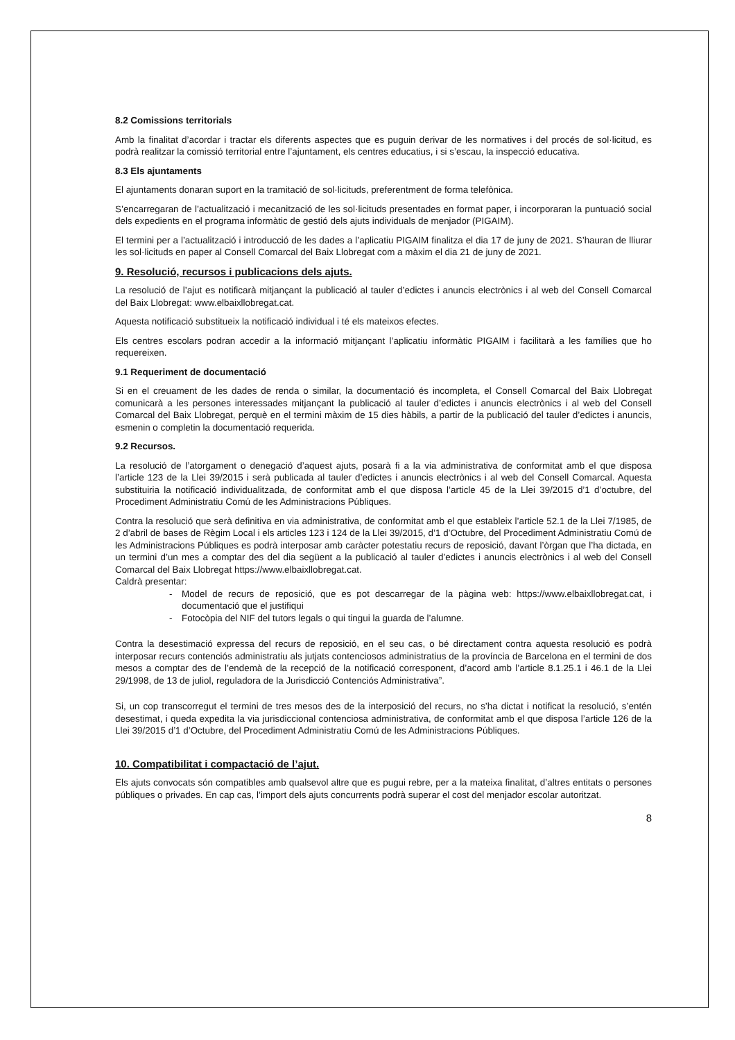8.2 Comissions territorials
Amb la finalitat d’acordar i tractar els diferents aspectes que es puguin derivar de les normatives i del procés de sol·licitud, es podrà realitzar la comissió territorial entre l’ajuntament, els centres educatius, i si s’escau, la inspecció educativa.
8.3 Els ajuntaments
El ajuntaments donaran suport en la tramitació de sol·licituds, preferentment de forma telefònica.
S’encarregaran de l’actualització i mecanització de les sol·licituds presentades en format paper, i incorporaran la puntuació social dels expedients en el programa informàtic de gestió dels ajuts individuals de menjador (PIGAIM).
El termini per a l’actualització i introducció de les dades a l’aplicatiu PIGAIM finalitza el dia 17 de juny de 2021. S’hauran de lliurar les sol·licituds en paper al Consell Comarcal del Baix Llobregat com a màxim el dia 21 de juny de 2021.
9. Resolució, recursos i publicacions dels ajuts.
La resolució de l’ajut es notificarà mitjançant la publicació al tauler d’edictes i anuncis electrònics i al web del Consell Comarcal del Baix Llobregat: www.elbaixllobregat.cat.
Aquesta notificació substitueix la notificació individual i té els mateixos efectes.
Els centres escolars podran accedir a la informació mitjançant l’aplicatiu informàtic PIGAIM i facilitarà a les famílies que ho requereixen.
9.1 Requeriment de documentació
Si en el creuament de les dades de renda o similar, la documentació és incompleta, el Consell Comarcal del Baix Llobregat comunicarà a les persones interessades mitjançant la publicació al tauler d’edictes i anuncis electrònics i al web del Consell Comarcal del Baix Llobregat, perquè en el termini màxim de 15 dies hàbils, a partir de la publicació del tauler d’edictes i anuncis, esmenin o completin la documentació requerida.
9.2 Recursos.
La resolució de l’atorgament o denegació d’aquest ajuts, posarà fi a la via administrativa de conformitat amb el que disposa l’article 123 de la Llei 39/2015 i serà publicada al tauler d’edictes i anuncis electrònics i al web del Consell Comarcal. Aquesta substituiria la notificació individualitzada, de conformitat amb el que disposa l’article 45 de la Llei 39/2015 d’1 d’octubre, del Procediment Administratiu Comú de les Administracions Públiques.
Contra la resolució que serà definitiva en via administrativa, de conformitat amb el que estableix l’article 52.1 de la Llei 7/1985, de 2 d’abril de bases de Règim Local i els articles 123 i 124 de la Llei 39/2015, d’1 d’Octubre, del Procediment Administratiu Comú de les Administracions Públiques es podrà interposar amb caràcter potestatiu recurs de reposició, davant l’òrgan que l’ha dictada, en un termini d’un mes a comptar des del dia següent a la publicació al tauler d’edictes i anuncis electrònics i al web del Consell Comarcal del Baix Llobregat https://www.elbaixllobregat.cat.
Caldrà presentar:
- Model de recurs de reposició, que es pot descarregar de la pàgina web: https://www.elbaixllobregat.cat, i documentació que el justifiqui
- Fotocòpia del NIF del tutors legals o qui tingui la guarda de l’alumne.
Contra la desestimació expressa del recurs de reposició, en el seu cas, o bé directament contra aquesta resolució es podrà interposar recurs contenciós administratiu als jutjats contenciosos administratius de la província de Barcelona en el termini de dos mesos a comptar des de l’endemà de la recepció de la notificació corresponent, d’acord amb l’article 8.1.25.1 i 46.1 de la Llei 29/1998, de 13 de juliol, reguladora de la Jurisdicció Contenciós Administrativa”.
Si, un cop transcorregut el termini de tres mesos des de la interposició del recurs, no s’ha dictat i notificat la resolució, s’entén desestimat, i queda expedita la via jurisdiccional contenciosa administrativa, de conformitat amb el que disposa l’article 126 de la Llei 39/2015 d’1 d’Octubre, del Procediment Administratiu Comú de les Administracions Públiques.
10. Compatibilitat i compactació de l’ajut.
Els ajuts convocats són compatibles amb qualsevol altre que es pugui rebre, per a la mateixa finalitat, d’altres entitats o persones públiques o privades. En cap cas, l’import dels ajuts concurrents podrà superar el cost del menjador escolar autoritzat.
8